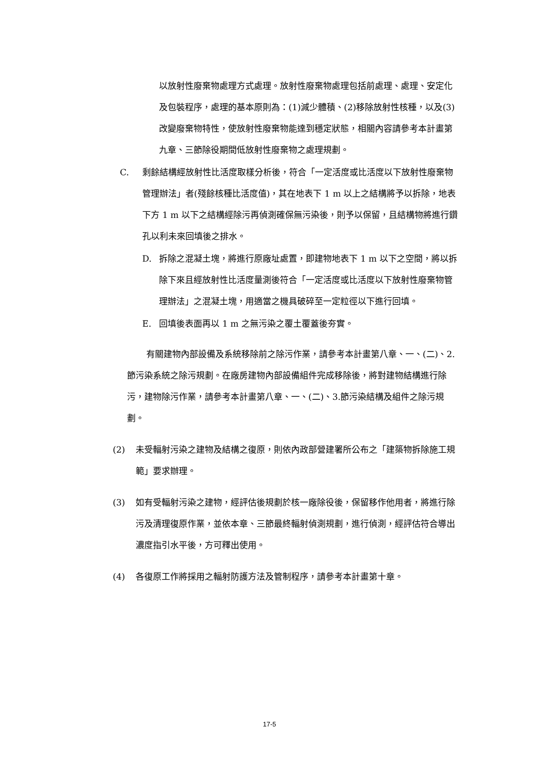以放射性廢棄物處理方式處理。放射性廢棄物處理包括前處理、處理、安定化及包裝程序，處理的基本原則為：(1)減少體積、(2)移除放射性核種，以及(3)改變廢棄物特性，使放射性廢棄物能達到穩定狀態，相關內容請參考本計畫第九章、三節除役期間低放射性廢棄物之處理規劃。
C. 剩餘結構經放射性比活度取樣分析後，符合「一定活度或比活度以下放射性廢棄物管理辦法」者(殘餘核種比活度值)，其在地表下 1 m 以上之結構將予以拆除，地表下方 1 m 以下之結構經除污再偵測確保無污染後，則予以保留，且結構物將進行鑽孔以利未來回填後之排水。
D. 拆除之混凝土塊，將進行原廠址處置，即建物地表下 1 m 以下之空間，將以拆除下來且經放射性比活度量測後符合「一定活度或比活度以下放射性廢棄物管理辦法」之混凝土塊，用適當之機具破碎至一定粒徑以下進行回填。
E. 回填後表面再以 1 m 之無污染之覆土覆蓋後夯實。
有關建物內部設備及系統移除前之除污作業，請參考本計畫第八章、一、(二)、2.節污染系統之除污規劃。在廠房建物內部設備組件完成移除後，將對建物結構進行除污，建物除污作業，請參考本計畫第八章、一、(二)、3.節污染結構及組件之除污規劃。
(2) 未受輻射污染之建物及結構之復原，則依內政部營建署所公布之「建築物拆除施工規範」要求辦理。
(3) 如有受輻射污染之建物，經評估後規劃於核一廠除役後，保留移作他用者，將進行除污及清理復原作業，並依本章、三節最終輻射偵測規劃，進行偵測，經評估符合導出濃度指引水平後，方可釋出使用。
(4) 各復原工作將採用之輻射防護方法及管制程序，請參考本計畫第十章。
17-5